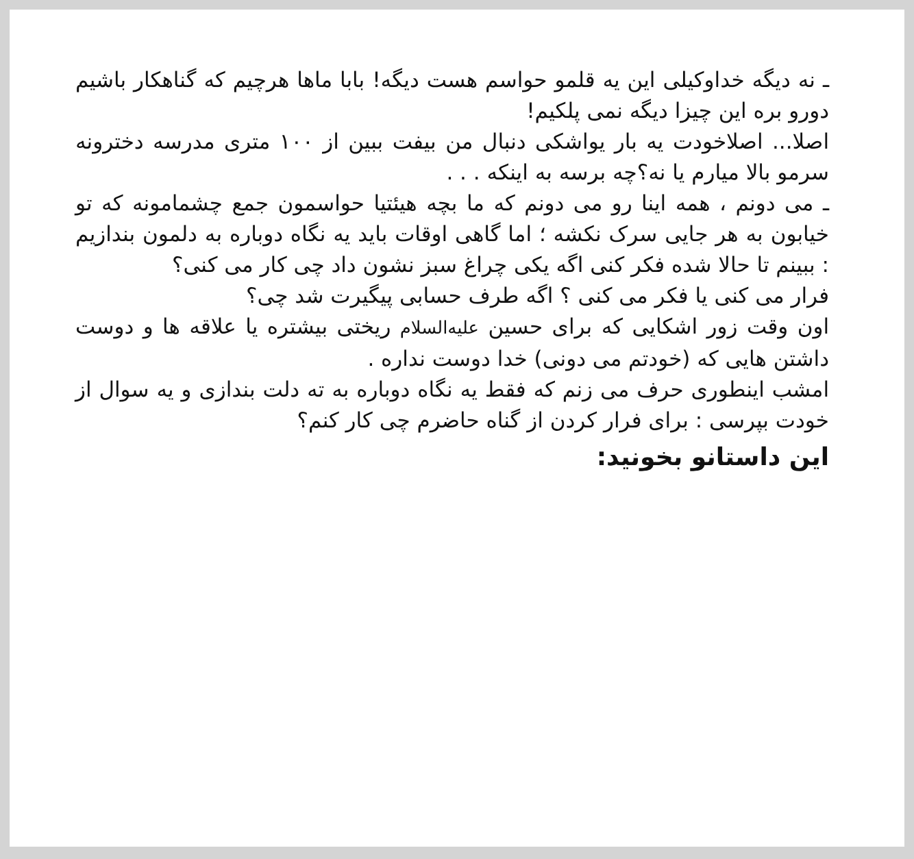ـ نه دیگه خداوکیلی این یه قلمو حواسم هست دیگه! بابا ماها هرچیم که گناهکار باشیم دورو بره این چیزا دیگه نمی پلکیم!
اصلا... اصلاخودت یه بار یواشکی دنبال من بیفت ببین از ۱۰۰ متری مدرسه دخترونه سرمو بالا میارم یا نه؟چه برسه به اینکه . . .
ـ می دونم ، همه اینا رو می دونم که ما بچه هیئتیا حواسمون جمع چشمامونه که تو خیابون به هر جایی سرک نکشه ؛ اما گاهی اوقات باید یه نگاه دوباره به دلمون بندازیم : ببینم تا حالا شده فکر کنی اگه یکی چراغ سبز نشون داد چی کار می کنی؟
فرار می کنی یا فکر می کنی ؟ اگه طرف حسابی پیگیرت شد چی؟
اون وقت زور اشکایی که برای حسین علیه‌السلام ریختی بیشتره یا علاقه ها و دوست داشتن هایی که (خودتم می دونی) خدا دوست نداره .
امشب اینطوری حرف می زنم که فقط یه نگاه دوباره به ته دلت بندازی و یه سوال از خودت بپرسی : برای فرار کردن از گناه حاضرم چی کار کنم؟
این داستانو بخونید: